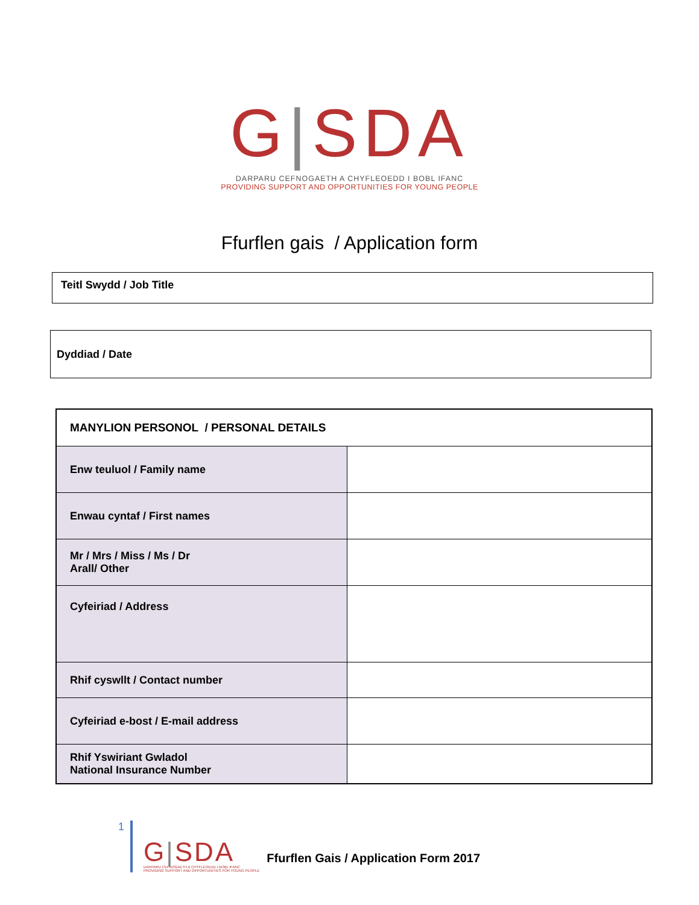G|SDA
DARPARU CEFNOGAETH A CHYFLEOEDD I BOBL IFANC
PROVIDING SUPPORT AND OPPORTUNITIES FOR YOUNG PEOPLE
Ffurflen gais / Application form
Teitl Swydd / Job Title
Dyddiad / Date
| MANYLION PERSONOL / PERSONAL DETAILS | |
| Enw teuluol / Family name | |
| Enwau cyntaf / First names | |
| Mr / Mrs / Miss / Ms / Dr Arall/ Other | |
| Cyfeiriad / Address | |
| Rhif cyswllt / Contact number | |
| Cyfeiriad e-bost / E-mail address | |
| Rhif Yswiriant Gwladol National Insurance Number | |
1
G|SDA
DARPARU CEFNOGAETH A CHYFLEOEDD I BOBL IFANC
PROVIDING SUPPORT AND OPPORTUNITIES FOR YOUNG PEOPLE
Ffurflen Gais / Application Form 2017